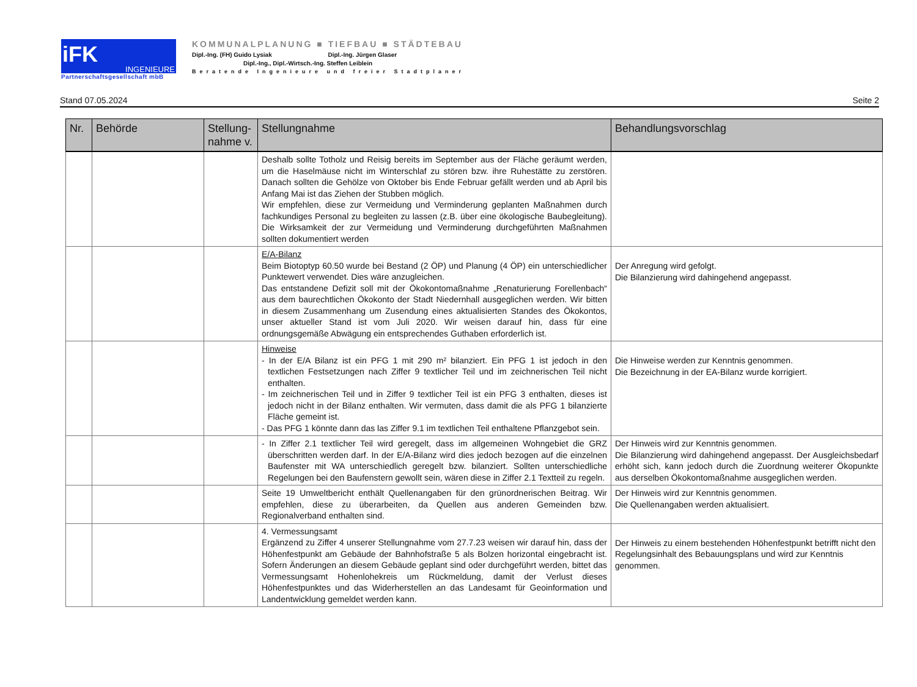iFK INGENIEURE
Partnerschaftsgesellschaft mbB
KOMMUNALPLANUNG ■ TIEFBAU ■ STÄDTEBAU
Dipl.-Ing. (FH) Guido Lysiak Dipl.-Ing. Jürgen Glaser
Dipl.-Ing., Dipl.-Wirtsch.-Ing. Steffen Leiblein
Beratende Ingenieure und freier Stadtplaner
Stand 07.05.2024 Seite 2
| Nr. | Behörde | Stellung-nahme v. | Stellungnahme | Behandlungsvorschlag |
| --- | --- | --- | --- | --- |
| | | | Deshalb sollte Totholz und Reisig bereits im September aus der Fläche geräumt werden, um die Haselmäuse nicht im Winterschlaf zu stören bzw. ihre Ruhestätte zu zerstören. Danach sollten die Gehölze von Oktober bis Ende Februar gefällt werden und ab April bis Anfang Mai ist das Ziehen der Stubben möglich. Wir empfehlen, diese zur Vermeidung und Verminderung geplanten Maßnahmen durch fachkundiges Personal zu begleiten zu lassen (z.B. über eine ökologische Baubegleitung). Die Wirksamkeit der zur Vermeidung und Verminderung durchgeführten Maßnahmen sollten dokumentiert werden | |
| | | | E/A-Bilanz Beim Biotoptyp 60.50 wurde bei Bestand (2 ÖP) und Planung (4 ÖP) ein unterschiedlicher Punktewert verwendet. Dies wäre anzugleichen. Das entstandene Defizit soll mit der Ökokontomaßnahme „Renaturierung Forellenbach“ aus dem baurechtlichen Ökokonto der Stadt Niedernhall ausgeglichen werden. Wir bitten in diesem Zusammenhang um Zusendung eines aktualisierten Standes des Ökokontos, unser aktueller Stand ist vom Juli 2020. Wir weisen darauf hin, dass für eine ordnungsgemäße Abwägung ein entsprechendes Guthaben erforderlich ist. | Der Anregung wird gefolgt. Die Bilanzierung wird dahingehend angepasst. |
| | | | Hinweise - In der E/A Bilanz ist ein PFG 1 mit 290 m² bilanziert. Ein PFG 1 ist jedoch in den textlichen Festsetzungen nach Ziffer 9 textlicher Teil und im zeichnerischen Teil nicht enthalten. - Im zeichnerischen Teil und in Ziffer 9 textlicher Teil ist ein PFG 3 enthalten, dieses ist jedoch nicht in der Bilanz enthalten. Wir vermuten, dass damit die als PFG 1 bilanzierte Fläche gemeint ist. - Das PFG 1 könnte dann das las Ziffer 9.1 im textlichen Teil enthaltene Pflanzgebot sein. | Die Hinweise werden zur Kenntnis genommen. Die Bezeichnung in der EA-Bilanz wurde korrigiert. |
| | | | - In Ziffer 2.1 textlicher Teil wird geregelt, dass im allgemeinen Wohngebiet die GRZ überschritten werden darf. In der E/A-Bilanz wird dies jedoch bezogen auf die einzelnen Baufenster mit WA unterschiedlich geregelt bzw. bilanziert. Sollten unterschiedliche Regelungen bei den Baufenstern gewollt sein, wären diese in Ziffer 2.1 Textteil zu regeln. | Der Hinweis wird zur Kenntnis genommen. Die Bilanzierung wird dahingehend angepasst. Der Ausgleichsbedarf erhöht sich, kann jedoch durch die Zuordnung weiterer Ökopunkte aus derselben Ökokontomaßnahme ausgeglichen werden. |
| | | | Seite 19 Umweltbericht enthält Quellenangaben für den grünordnerischen Beitrag. Wir empfehlen, diese zu überarbeiten, da Quellen aus anderen Gemeinden bzw. Regionalverband enthalten sind. | Der Hinweis wird zur Kenntnis genommen. Die Quellenangaben werden aktualisiert. |
| | | | 4. Vermessungsamt Ergänzend zu Ziffer 4 unserer Stellungnahme vom 27.7.23 weisen wir darauf hin, dass der Höhenfestpunkt am Gebäude der Bahnhofstraße 5 als Bolzen horizontal eingebracht ist. Sofern Änderungen an diesem Gebäude geplant sind oder durchgeführt werden, bittet das Vermessungsamt Hohenlohekreis um Rückmeldung, damit der Verlust dieses Höhenfestpunktes und das Widerherstellen an das Landesamt für Geoinformation und Landentwicklung gemeldet werden kann. | Der Hinweis zu einem bestehenden Höhenfestpunkt betrifft nicht den Regelungsinhalt des Bebauungsplans und wird zur Kenntnis genommen. |